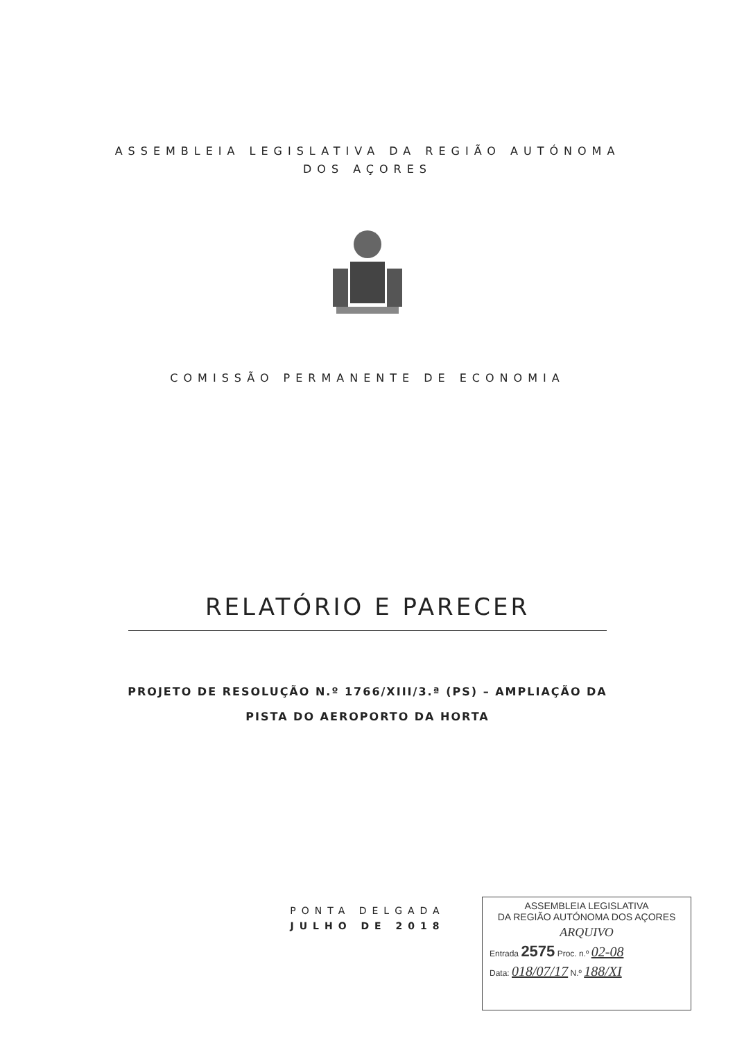ASSEMBLEIA LEGISLATIVA DA REGIÃO AUTÓNOMA
DOS AÇORES
COMISSÃO PERMANENTE DE ECONOMIA
RELATÓRIO E PARECER
PROJETO DE RESOLUÇÃO N.º 1766/XIII/3.ª (PS) – AMPLIAÇÃO DA
PISTA DO AEROPORTO DA HORTA
PONTA DELGADA
JULHO DE 2018
ASSEMBLEIA LEGISLATIVA
DA REGIÃO AUTÓNOMA DOS AÇORES
ARQUIVO
Entrada 2575 Proc. n.º 02-08
Data: 018/07/17 N.º 188/XI